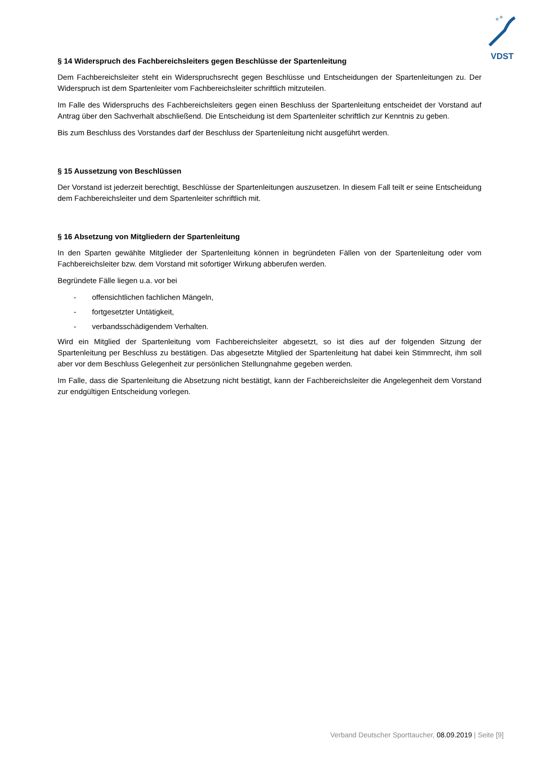VDST
§ 14 Widerspruch des Fachbereichsleiters gegen Beschlüsse der Spartenleitung
Dem Fachbereichsleiter steht ein Widerspruchsrecht gegen Beschlüsse und Entscheidungen der Spartenleitungen zu. Der Widerspruch ist dem Spartenleiter vom Fachbereichsleiter schriftlich mitzuteilen.
Im Falle des Widerspruchs des Fachbereichsleiters gegen einen Beschluss der Spartenleitung entscheidet der Vorstand auf Antrag über den Sachverhalt abschließend. Die Entscheidung ist dem Spartenleiter schriftlich zur Kenntnis zu geben.
Bis zum Beschluss des Vorstandes darf der Beschluss der Spartenleitung nicht ausgeführt werden.
§ 15 Aussetzung von Beschlüssen
Der Vorstand ist jederzeit berechtigt, Beschlüsse der Spartenleitungen auszusetzen. In diesem Fall teilt er seine Entscheidung dem Fachbereichsleiter und dem Spartenleiter schriftlich mit.
§ 16 Absetzung von Mitgliedern der Spartenleitung
In den Sparten gewählte Mitglieder der Spartenleitung können in begründeten Fällen von der Spartenleitung oder vom Fachbereichsleiter bzw. dem Vorstand mit sofortiger Wirkung abberufen werden.
Begründete Fälle liegen u.a. vor bei
- offensichtlichen fachlichen Mängeln,
- fortgesetzter Untätigkeit,
- verbandsschädigendem Verhalten.
Wird ein Mitglied der Spartenleitung vom Fachbereichsleiter abgesetzt, so ist dies auf der folgenden Sitzung der Spartenleitung per Beschluss zu bestätigen. Das abgesetzte Mitglied der Spartenleitung hat dabei kein Stimmrecht, ihm soll aber vor dem Beschluss Gelegenheit zur persönlichen Stellungnahme gegeben werden.
Im Falle, dass die Spartenleitung die Absetzung nicht bestätigt, kann der Fachbereichsleiter die Angelegenheit dem Vorstand zur endgültigen Entscheidung vorlegen.
Verband Deutscher Sporttaucher, 08.09.2019 | Seite [9]